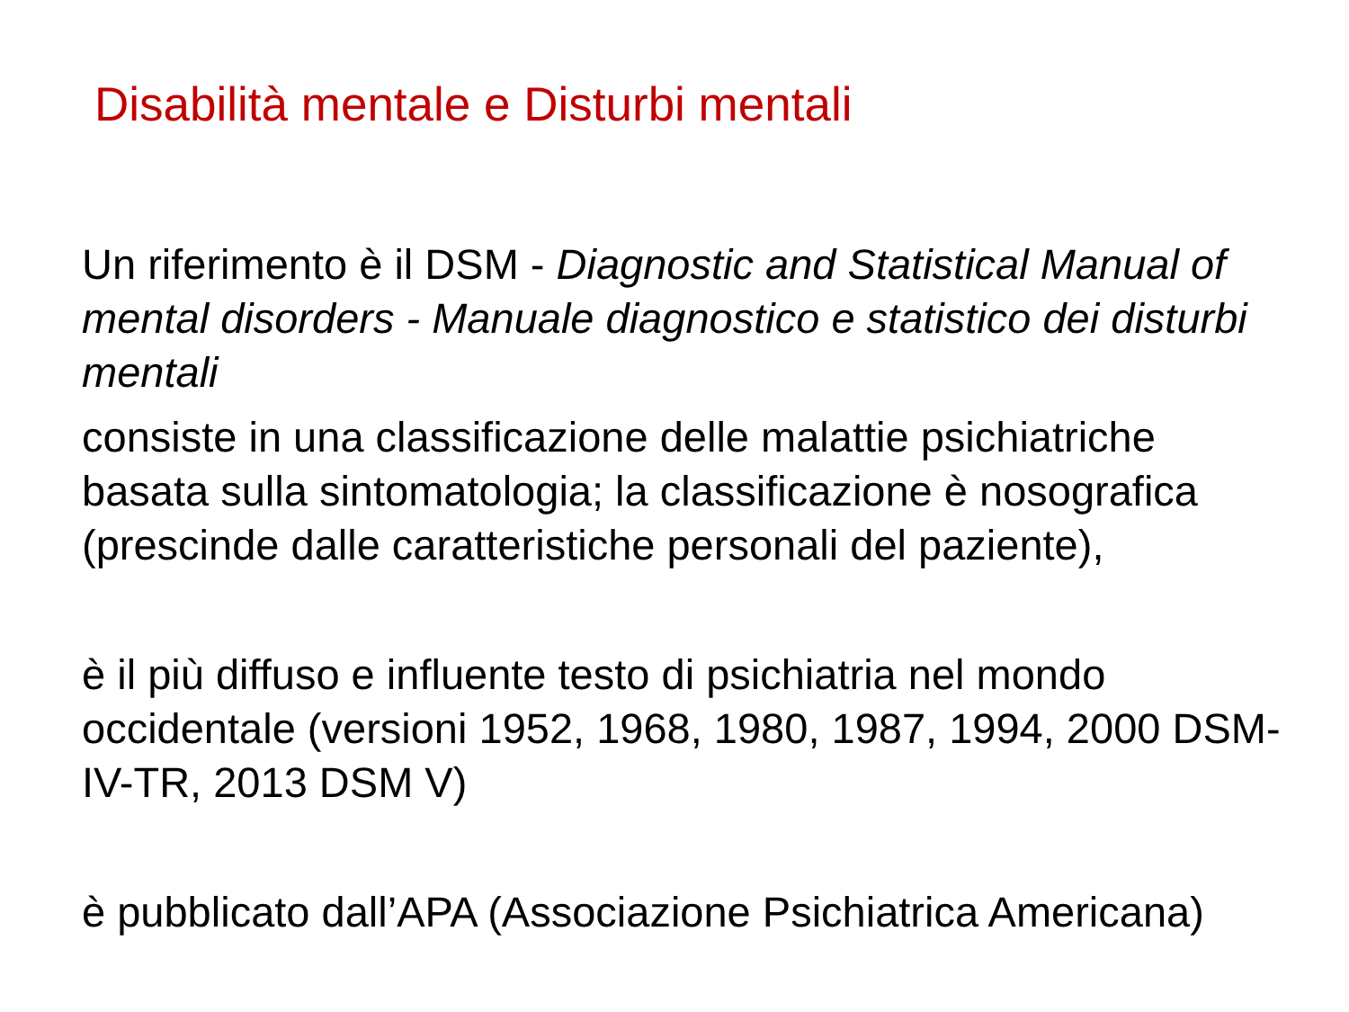Disabilità mentale e Disturbi mentali
Un riferimento è il DSM - Diagnostic and Statistical Manual of mental disorders - Manuale diagnostico e statistico dei disturbi mentali
consiste in una classificazione delle malattie psichiatriche basata sulla sintomatologia; la classificazione è nosografica (prescinde dalle caratteristiche personali del paziente),
è il più diffuso e influente testo di psichiatria nel mondo occidentale (versioni 1952, 1968, 1980, 1987, 1994, 2000 DSM-IV-TR, 2013 DSM V)
è pubblicato dall’APA (Associazione Psichiatrica Americana)